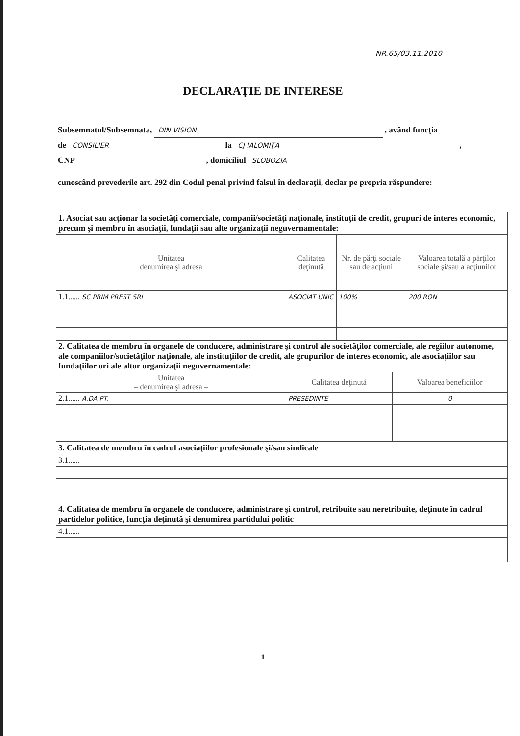NR.65/03.11.2010
DECLARAŢIE DE INTERESE
Subsemnatul/Subsemnata, DIN VISION , având funcţia
de CONSILIER la CJ IALOMIŢA ,
CNP , domiciliul SLOBOZIA
cunoscând prevederile art. 292 din Codul penal privind falsul în declaraţii, declar pe propria răspundere:
| 1. Asociat sau acţionar la societăţi comerciale, companii/societăţi naţionale, instituţii de credit, grupuri de interes economic, precum şi membru în asociaţii, fundaţii sau alte organizaţii neguvernamentale: | | | |
| Unitatea denumirea şi adresa | Calitatea deţinută | Nr. de părţi sociale sau de acţiuni | Valoarea totală a părţilor sociale şi/sau a acţiunilor |
| 1.1...... SC PRIM PREST SRL | ASOCIAT UNIC | 100% | 200 RON |
| 2. Calitatea de membru în organele de conducere, administrare şi control ale societăţilor comerciale, ale regiilor autonome, ale companiilor/societăţilor naţionale, ale instituţiilor de credit, ale grupurilor de interes economic, ale asociaţiilor sau fundaţiilor ori ale altor organizaţii neguvernamentale: | | |
| Unitatea – denumirea şi adresa – | Calitatea deţinută | Valoarea beneficiilor |
| 2.1...... A.DA PT. | PRESEDINTE | 0 |
| 3. Calitatea de membru în cadrul asociaţiilor profesionale şi/sau sindicale |
| 3.1...... |
| 4. Calitatea de membru în organele de conducere, administrare şi control, retribuite sau neretribuite, deţinute în cadrul partidelor politice, funcţia deţinută şi denumirea partidului politic |
| 4.1...... |
1